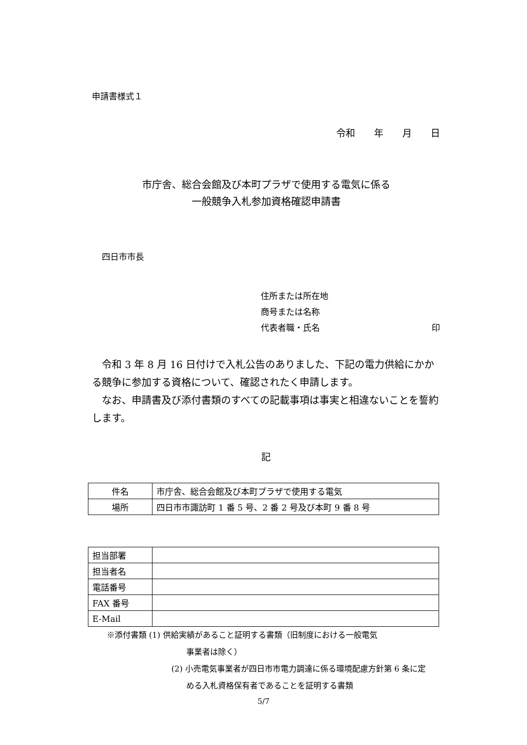申請書様式１
令和　　年　　月　　日
市庁舎、総合会館及び本町プラザで使用する電気に係る
一般競争入札参加資格確認申請書
四日市市長
住所または所在地
商号または名称
代表者職・氏名 印
　令和 3 年 8 月 16 日付けで入札公告のありました、下記の電力供給にかかる競争に参加する資格について、確認されたく申請します。
　なお、申請書及び添付書類のすべての記載事項は事実と相違ないことを誓約します。
記
| 件名 | 市庁舎、総合会館及び本町プラザで使用する電気 |
| 場所 | 四日市市諏訪町 1 番 5 号、2 番 2 号及び本町 9 番 8 号 |
| 担当部署 | |
| 担当者名 | |
| 電話番号 | |
| FAX 番号 | |
| E-Mail | |
※添付書類 (1) 供給実績があること証明する書類（旧制度における一般電気
事業者は除く）
(2) 小売電気事業者が四日市市電力調達に係る環境配慮方針第 6 条に定
める入札資格保有者であることを証明する書類
5/7